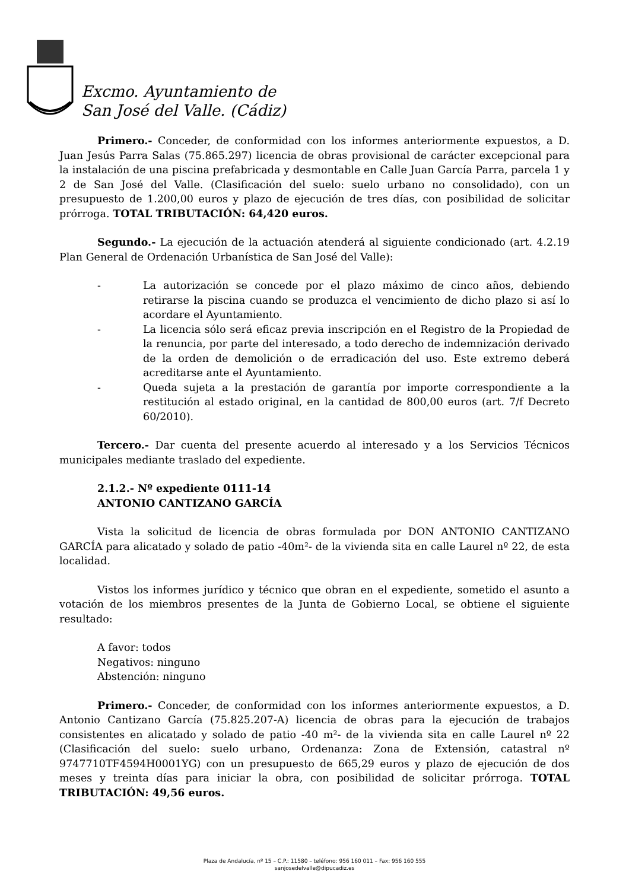Excmo. Ayuntamiento de
San José del Valle. (Cádiz)
Primero.- Conceder, de conformidad con los informes anteriormente expuestos, a D. Juan Jesús Parra Salas (75.865.297) licencia de obras provisional de carácter excepcional para la instalación de una piscina prefabricada y desmontable en Calle Juan García Parra, parcela 1 y 2 de San José del Valle. (Clasificación del suelo: suelo urbano no consolidado), con un presupuesto de 1.200,00 euros y plazo de ejecución de tres días, con posibilidad de solicitar prórroga. TOTAL TRIBUTACIÓN: 64,420 euros.
Segundo.- La ejecución de la actuación atenderá al siguiente condicionado (art. 4.2.19 Plan General de Ordenación Urbanística de San José del Valle):
- La autorización se concede por el plazo máximo de cinco años, debiendo retirarse la piscina cuando se produzca el vencimiento de dicho plazo si así lo acordare el Ayuntamiento.
- La licencia sólo será eficaz previa inscripción en el Registro de la Propiedad de la renuncia, por parte del interesado, a todo derecho de indemnización derivado de la orden de demolición o de erradicación del uso. Este extremo deberá acreditarse ante el Ayuntamiento.
- Queda sujeta a la prestación de garantía por importe correspondiente a la restitución al estado original, en la cantidad de 800,00 euros (art. 7/f Decreto 60/2010).
Tercero.- Dar cuenta del presente acuerdo al interesado y a los Servicios Técnicos municipales mediante traslado del expediente.
2.1.2.- Nº expediente 0111-14
ANTONIO CANTIZANO GARCÍA
Vista la solicitud de licencia de obras formulada por DON ANTONIO CANTIZANO GARCÍA para alicatado y solado de patio -40m²- de la vivienda sita en calle Laurel nº 22, de esta localidad.
Vistos los informes jurídico y técnico que obran en el expediente, sometido el asunto a votación de los miembros presentes de la Junta de Gobierno Local, se obtiene el siguiente resultado:
A favor: todos
Negativos: ninguno
Abstención: ninguno
Primero.- Conceder, de conformidad con los informes anteriormente expuestos, a D. Antonio Cantizano García (75.825.207-A) licencia de obras para la ejecución de trabajos consistentes en alicatado y solado de patio -40 m²- de la vivienda sita en calle Laurel nº 22 (Clasificación del suelo: suelo urbano, Ordenanza: Zona de Extensión, catastral nº 9747710TF4594H0001YG) con un presupuesto de 665,29 euros y plazo de ejecución de dos meses y treinta días para iniciar la obra, con posibilidad de solicitar prórroga. TOTAL TRIBUTACIÓN: 49,56 euros.
Plaza de Andalucía, nº 15 – C.P.: 11580 – teléfono: 956 160 011 – Fax: 956 160 555
sanjosedelvalle@dipucadiz.es